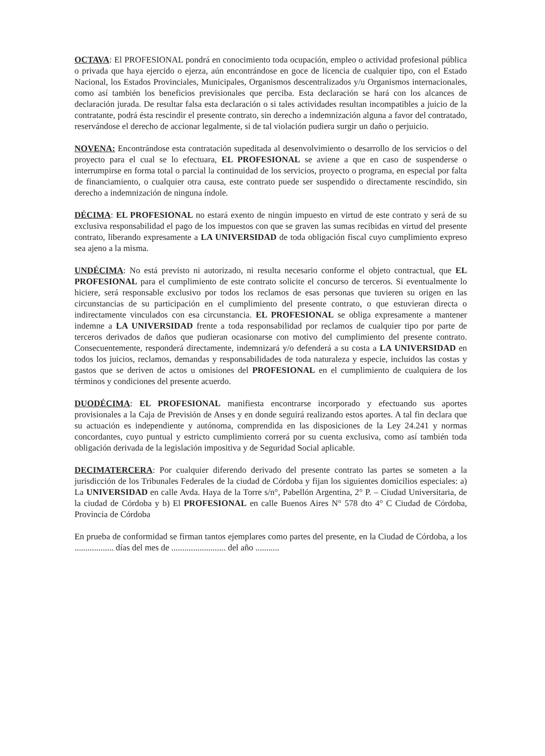OCTAVA: El PROFESIONAL pondrá en conocimiento toda ocupación, empleo o actividad profesional pública o privada que haya ejercido o ejerza, aún encontrándose en goce de licencia de cualquier tipo, con el Estado Nacional, los Estados Provinciales, Municipales, Organismos descentralizados y/u Organismos internacionales, como así también los beneficios previsionales que perciba. Esta declaración se hará con los alcances de declaración jurada. De resultar falsa esta declaración o si tales actividades resultan incompatibles a juicio de la contratante, podrá ésta rescindir el presente contrato, sin derecho a indemnización alguna a favor del contratado, reservándose el derecho de accionar legalmente, si de tal violación pudiera surgir un daño o perjuicio.
NOVENA: Encontrándose esta contratación supeditada al desenvolvimiento o desarrollo de los servicios o del proyecto para el cual se lo efectuara, EL PROFESIONAL se aviene a que en caso de suspenderse o interrumpirse en forma total o parcial la continuidad de los servicios, proyecto o programa, en especial por falta de financiamiento, o cualquier otra causa, este contrato puede ser suspendido o directamente rescindido, sin derecho a indemnización de ninguna índole.
DÉCIMA: EL PROFESIONAL no estará exento de ningún impuesto en virtud de este contrato y será de su exclusiva responsabilidad el pago de los impuestos con que se graven las sumas recibidas en virtud del presente contrato, liberando expresamente a LA UNIVERSIDAD de toda obligación fiscal cuyo cumplimiento expreso sea ajeno a la misma.
UNDÉCIMA: No está previsto ni autorizado, ni resulta necesario conforme el objeto contractual, que EL PROFESIONAL para el cumplimiento de este contrato solicite el concurso de terceros. Si eventualmente lo hiciere, será responsable exclusivo por todos los reclamos de esas personas que tuvieren su origen en las circunstancias de su participación en el cumplimiento del presente contrato, o que estuvieran directa o indirectamente vinculados con esa circunstancia. EL PROFESIONAL se obliga expresamente a mantener indemne a LA UNIVERSIDAD frente a toda responsabilidad por reclamos de cualquier tipo por parte de terceros derivados de daños que pudieran ocasionarse con motivo del cumplimiento del presente contrato. Consecuentemente, responderá directamente, indemnizará y/o defenderá a su costa a LA UNIVERSIDAD en todos los juicios, reclamos, demandas y responsabilidades de toda naturaleza y especie, incluidos las costas y gastos que se deriven de actos u omisiones del PROFESIONAL en el cumplimiento de cualquiera de los términos y condiciones del presente acuerdo.
DUODÉCIMA: EL PROFESIONAL manifiesta encontrarse incorporado y efectuando sus aportes provisionales a la Caja de Previsión de Anses y en donde seguirá realizando estos aportes. A tal fin declara que su actuación es independiente y autónoma, comprendida en las disposiciones de la Ley 24.241 y normas concordantes, cuyo puntual y estricto cumplimiento correrá por su cuenta exclusiva, como así también toda obligación derivada de la legislación impositiva y de Seguridad Social aplicable.
DECIMATERCERA: Por cualquier diferendo derivado del presente contrato las partes se someten a la jurisdicción de los Tribunales Federales de la ciudad de Córdoba y fijan los siguientes domicilios especiales: a) La UNIVERSIDAD en calle Avda. Haya de la Torre s/n°, Pabellón Argentina, 2° P. – Ciudad Universitaria, de la ciudad de Córdoba y b) El PROFESIONAL en calle Buenos Aires N° 578 dto 4° C Ciudad de Córdoba, Provincia de Córdoba
En prueba de conformidad se firman tantos ejemplares como partes del presente, en la Ciudad de Córdoba, a los .................. días del mes de ......................... del año ...........